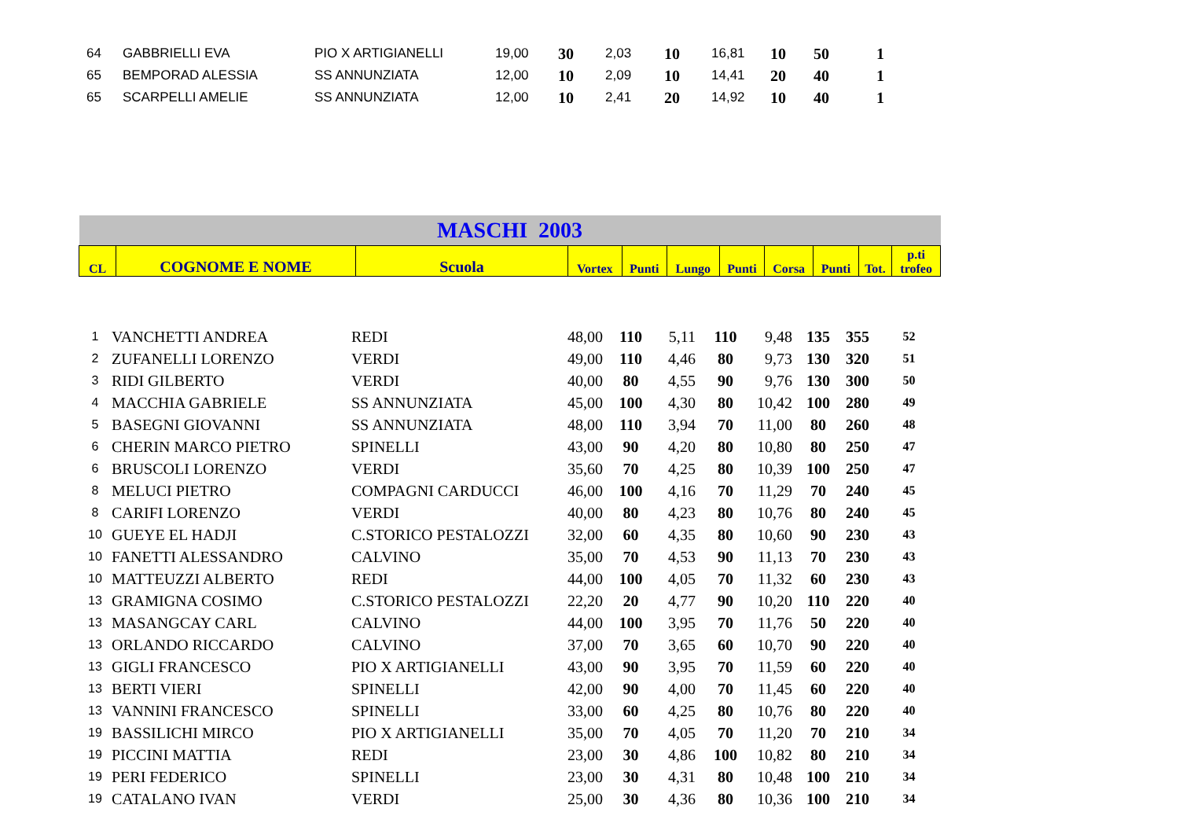| 64 | GABBRIELLI EVA | PIO X ARTIGIANELLI | 19,00 | 30 | 2,03 | 10 | 16,81 | 10 | 50 | 1 |
| 65 | BEMPORAD ALESSIA | SS ANNUNZIATA | 12,00 | 10 | 2,09 | 10 | 14,41 | 20 | 40 | 1 |
| 65 | SCARPELLI AMELIE | SS ANNUNZIATA | 12,00 | 10 | 2,41 | 20 | 14,92 | 10 | 40 | 1 |
| MASCHI 2003 | | | | | | | | | | |
| CL | COGNOME E NOME | Scuola | Vortex | Punti | Lungo | Punti | Corsa | Punti | Tot. | p.ti trofeo |
| 1 | VANCHETTI ANDREA | REDI | 48,00 | 110 | 5,11 | 110 | 9,48 | 135 | 355 | 52 |
| 2 | ZUFANELLI LORENZO | VERDI | 49,00 | 110 | 4,46 | 80 | 9,73 | 130 | 320 | 51 |
| 3 | RIDI GILBERTO | VERDI | 40,00 | 80 | 4,55 | 90 | 9,76 | 130 | 300 | 50 |
| 4 | MACCHIA GABRIELE | SS ANNUNZIATA | 45,00 | 100 | 4,30 | 80 | 10,42 | 100 | 280 | 49 |
| 5 | BASEGNI GIOVANNI | SS ANNUNZIATA | 48,00 | 110 | 3,94 | 70 | 11,00 | 80 | 260 | 48 |
| 6 | CHERIN MARCO PIETRO | SPINELLI | 43,00 | 90 | 4,20 | 80 | 10,80 | 80 | 250 | 47 |
| 6 | BRUSCOLI LORENZO | VERDI | 35,60 | 70 | 4,25 | 80 | 10,39 | 100 | 250 | 47 |
| 8 | MELUCI PIETRO | COMPAGNI CARDUCCI | 46,00 | 100 | 4,16 | 70 | 11,29 | 70 | 240 | 45 |
| 8 | CARIFI LORENZO | VERDI | 40,00 | 80 | 4,23 | 80 | 10,76 | 80 | 240 | 45 |
| 10 | GUEYE EL HADJI | C.STORICO PESTALOZZI | 32,00 | 60 | 4,35 | 80 | 10,60 | 90 | 230 | 43 |
| 10 | FANETTI ALESSANDRO | CALVINO | 35,00 | 70 | 4,53 | 90 | 11,13 | 70 | 230 | 43 |
| 10 | MATTEUZZI ALBERTO | REDI | 44,00 | 100 | 4,05 | 70 | 11,32 | 60 | 230 | 43 |
| 13 | GRAMIGNA COSIMO | C.STORICO PESTALOZZI | 22,20 | 20 | 4,77 | 90 | 10,20 | 110 | 220 | 40 |
| 13 | MASANGCAY CARL | CALVINO | 44,00 | 100 | 3,95 | 70 | 11,76 | 50 | 220 | 40 |
| 13 | ORLANDO RICCARDO | CALVINO | 37,00 | 70 | 3,65 | 60 | 10,70 | 90 | 220 | 40 |
| 13 | GIGLI FRANCESCO | PIO X ARTIGIANELLI | 43,00 | 90 | 3,95 | 70 | 11,59 | 60 | 220 | 40 |
| 13 | BERTI VIERI | SPINELLI | 42,00 | 90 | 4,00 | 70 | 11,45 | 60 | 220 | 40 |
| 13 | VANNINI FRANCESCO | SPINELLI | 33,00 | 60 | 4,25 | 80 | 10,76 | 80 | 220 | 40 |
| 19 | BASSILICHI MIRCO | PIO X ARTIGIANELLI | 35,00 | 70 | 4,05 | 70 | 11,20 | 70 | 210 | 34 |
| 19 | PICCINI MATTIA | REDI | 23,00 | 30 | 4,86 | 100 | 10,82 | 80 | 210 | 34 |
| 19 | PERI FEDERICO | SPINELLI | 23,00 | 30 | 4,31 | 80 | 10,48 | 100 | 210 | 34 |
| 19 | CATALANO IVAN | VERDI | 25,00 | 30 | 4,36 | 80 | 10,36 | 100 | 210 | 34 |